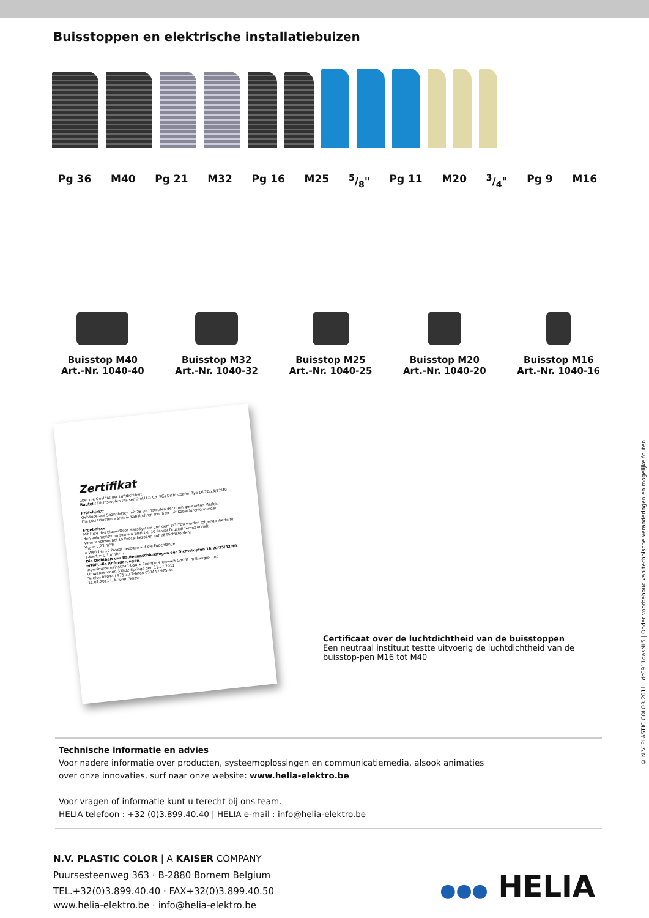Buisstoppen en elektrische installatiebuizen
Pg 36 M40 Pg 21 M32 Pg 16 M25 5/8" Pg 11 M20 3/4" Pg 9 M16
Buisstop M40
Art.-Nr. 1040-40
Buisstop M32
Art.-Nr. 1040-32
Buisstop M25
Art.-Nr. 1040-25
Buisstop M20
Art.-Nr. 1040-20
Buisstop M16
Art.-Nr. 1040-16
Zertifikat
über die Qualität der Luftdichtheit
Bauteil: Dichtstopfen (Kaiser GmbH & Co. KG) Dichtstopfen Typ 16/20/25/32/40
Prüfobjekt:
Gehäuse aus Spanplatten mit 28 Dichtstopfen der oben genannten Marke.
Die Dichtstopfen waren in Kabelrohren montiert mit Kabeldurchführungen.
Ergebnisse:
Mit Hilfe des BlowerDoor MessSystem und dem DG-700 wurden folgende Werte für den Volumenstrom sowie a-Wert bei 10 Pascal Druckdifferenz erzielt:
Volumenstrom bei 10 Pascal bezogen auf 28 Dichtstopfen:
V<sub>10</sub> = 0,23 m³/h
a-Wert bei 10 Pascal bezogen auf die Fugenlänge:
a-Wert = 0,1 m³/h*m
Die Dichtheit der Bauteilanschlussfugen der Dichtstopfen 16/20/25/32/40 erfüllt die Anforderungen.
Ingenieurgemeinschaft Bau + Energie + Umwelt GmbH im Energie- und Umweltzentrum 31832 Springe den 11.07.2011
Telefon 05044 / 975-30 Telefax 05044 / 975-44
11.07.2011 i. A. Sven Seidel
Certificaat over de luchtdichtheid van de buisstoppen
Een neutraal instituut testte uitvoerig de luchtdichtheid van de buisstop-pen M16 tot M40
Technische informatie en advies
Voor nadere informatie over producten, systeemoplossingen en communicatiemedia, alsook animaties
over onze innovaties, surf naar onze website: www.helia-elektro.be
Voor vragen of informatie kunt u terecht bij ons team.
HELIA telefoon : +32 (0)3.899.40.40 | HELIA e-mail : info@helia-elektro.be
N.V. PLASTIC COLOR | A KAISER COMPANY
Puursesteenweg 363 · B-2880 Bornem Belgium
TEL.+32(0)3.899.40.40 · FAX+32(0)3.899.40.50
www.helia-elektro.be · info@helia-elektro.be
●●● HELIA
© N.V. PLASTIC COLOR.2011 dc0911dasNL5 | Onder voorbehoud van technische veranderingen en mogelijke fouten.